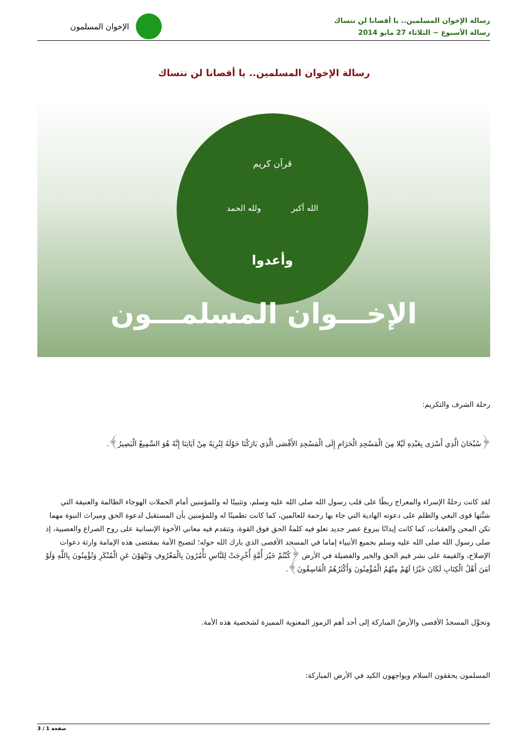رسالة الإخوان المسلمين.. يا أقصانا لن ننساك
رسالة الأسبوع ~ الثلاثاء 27 مايو 2014
الإخوان المسلمون
رسالة الإخوان المسلمين.. يا أقصانا لن ننساك
قرآن كريم
الله أكبر ولله الحمد
وأعدوا
الإخـــوان المسلمـــون
رحلة الشرف والتكريم:
﴿سُبْحَانَ الَّذِي أَسْرَى بِعَبْدِهِ لَيْلا مِنَ الْمَسْجِدِ الْحَرَامِ إِلَى الْمَسْجِدِ الأَقْصَى الَّذِي بَارَكْنَا حَوْلَهُ لِنُرِيَهُ مِنْ آيَاتِنَا إِنَّهُ هُوَ السَّمِيعُ الْبَصِيرُ﴾.
لقد كانت رحلةُ الإسراء والمعراج ربطًا على قلب رسول الله صلى الله عليه وسلم، وتثبيتًا له وللمؤمنين أمام الحملات الهوجاء الظالمة والعنيفة التي شنَّتها قوى البغي والظلم على دعوته الهادية التي جاء بها رحمة للعالمين، كما كانت تطمينًا له وللمؤمنين بأن المستقبل لدعوة الحق وميراث النبوة مهما تكن المحن والعقبات، كما كانت إيذانًا ببزوغ عصر جديد تعلو فيه كلمةُ الحق فوق القوة، وتتقدم فيه معاني الأخوة الإنسانية على روح الصراع والعصبية، إذ صلى رسول الله صلى الله عليه وسلم بجميع الأنبياء إماما في المسجد الأقصى الذي بارك الله حوله؛ لتصبح الأمة بمقتضى هذه الإمامة وارثة دعوات الإصلاح، والقيمة على نشر قيم الحق والخير والفضيلة في الأرض ﴿كُنْتُمْ خَيْرَ أُمَّةٍ أُخْرِجَتْ لِلنَّاسِ تَأْمُرُونَ بِالْمَعْرُوفِ وَتَنْهَوْنَ عَنِ الْمُنْكَرِ وَتُؤْمِنُونَ بِاللَّهِ وَلَوْ آمَنَ أَهْلُ الْكِتَابِ لَكَانَ خَيْرًا لَهُمْ مِنْهُمُ الْمُؤْمِنُونَ وَأَكْثَرُهُمُ الْفَاسِقُونَ﴾.
وتحوَّل المسجدُ الأقصى والأرضُ المباركة إلى أحد أهم الرموز المعنوية المميزة لشخصية هذه الأمة.
المسلمون يحققون السلام ويواجهون الكيد في الأرض المباركة:
صفحة 1 / 3